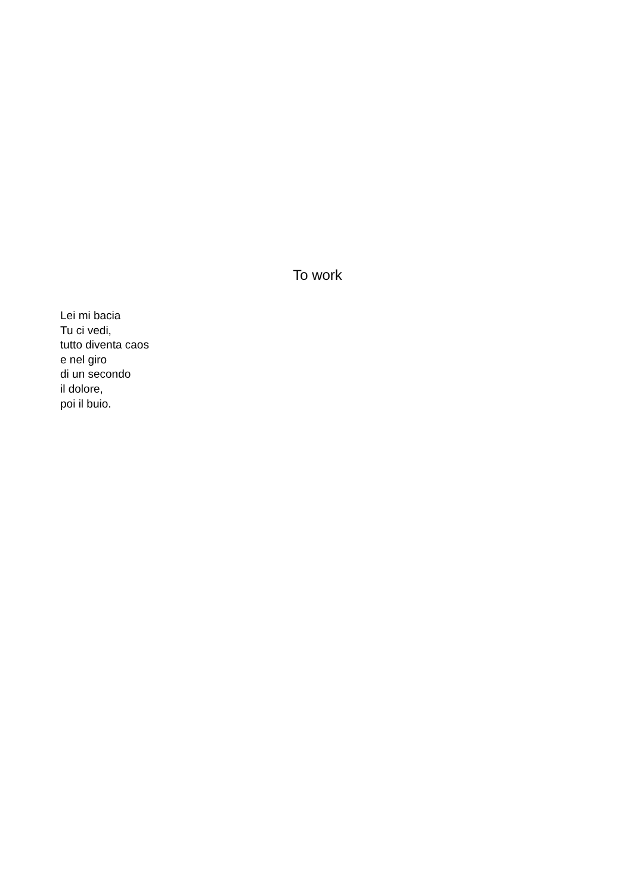To work
Lei mi bacia
Tu ci vedi,
tutto diventa caos
e nel giro
di un secondo
il dolore,
poi il buio.